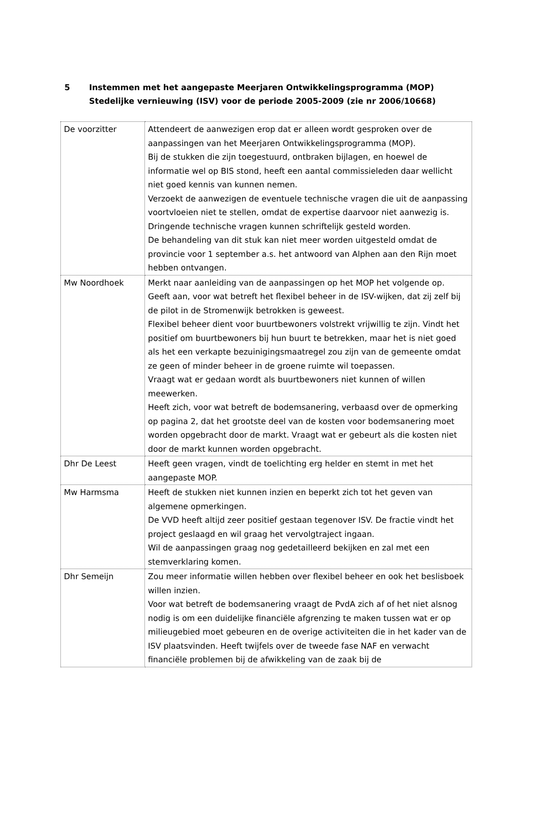5 Instemmen met het aangepaste Meerjaren Ontwikkelingsprogramma (MOP) Stedelijke vernieuwing (ISV) voor de periode 2005-2009 (zie nr 2006/10668)
| De voorzitter | Attendeert de aanwezigen erop dat er alleen wordt gesproken over de aanpassingen van het Meerjaren Ontwikkelingsprogramma (MOP). Bij de stukken die zijn toegestuurd, ontbraken bijlagen, en hoewel de informatie wel op BIS stond, heeft een aantal commissieleden daar wellicht niet goed kennis van kunnen nemen. Verzoekt de aanwezigen de eventuele technische vragen die uit de aanpassing voortvloeien niet te stellen, omdat de expertise daarvoor niet aanwezig is. Dringende technische vragen kunnen schriftelijk gesteld worden. De behandeling van dit stuk kan niet meer worden uitgesteld omdat de provincie voor 1 september a.s. het antwoord van Alphen aan den Rijn moet hebben ontvangen. |
| Mw Noordhoek | Merkt naar aanleiding van de aanpassingen op het MOP het volgende op. Geeft aan, voor wat betreft het flexibel beheer in de ISV-wijken, dat zij zelf bij de pilot in de Stromenwijk betrokken is geweest. Flexibel beheer dient voor buurtbewoners volstrekt vrijwillig te zijn. Vindt het positief om buurtbewoners bij hun buurt te betrekken, maar het is niet goed als het een verkapte bezuinigingsmaatregel zou zijn van de gemeente omdat ze geen of minder beheer in de groene ruimte wil toepassen. Vraagt wat er gedaan wordt als buurtbewoners niet kunnen of willen meewerken. Heeft zich, voor wat betreft de bodemsanering, verbaasd over de opmerking op pagina 2, dat het grootste deel van de kosten voor bodemsanering moet worden opgebracht door de markt. Vraagt wat er gebeurt als die kosten niet door de markt kunnen worden opgebracht. |
| Dhr De Leest | Heeft geen vragen, vindt de toelichting erg helder en stemt in met het aangepaste MOP. |
| Mw Harmsma | Heeft de stukken niet kunnen inzien en beperkt zich tot het geven van algemene opmerkingen. De VVD heeft altijd zeer positief gestaan tegenover ISV. De fractie vindt het project geslaagd en wil graag het vervolgtraject ingaan. Wil de aanpassingen graag nog gedetailleerd bekijken en zal met een stemverklaring komen. |
| Dhr Semeijn | Zou meer informatie willen hebben over flexibel beheer en ook het beslisboek willen inzien. Voor wat betreft de bodemsanering vraagt de PvdA zich af of het niet alsnog nodig is om een duidelijke financiële afgrenzing te maken tussen wat er op milieugebied moet gebeuren en de overige activiteiten die in het kader van de ISV plaatsvinden. Heeft twijfels over de tweede fase NAF en verwacht financiële problemen bij de afwikkeling van de zaak bij de |